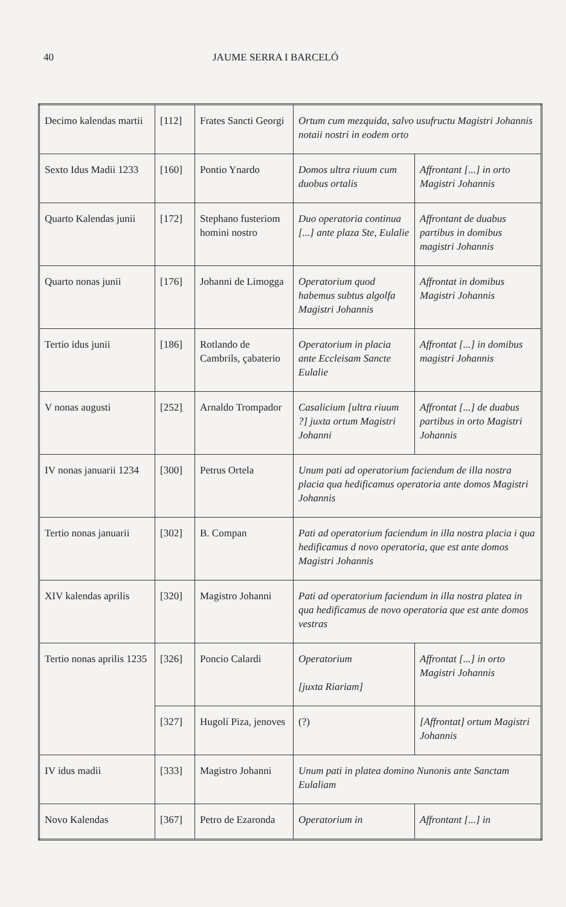40 JAUME SERRA I BARCELÓ
| Decimo kalendas martii | [112] | Frates Sancti Georgi | Ortum cum mezquida, salvo usufructu Magistri Johannis notaii nostri in eodem orto | |
| Sexto Idus Madii 1233 | [160] | Pontio Ynardo | Domos ultra riuum cum duobus ortalis | Affrontant [...] in orto Magistri Johannis |
| Quarto Kalendas junii | [172] | Stephano fusteriom homini nostro | Duo operatoria continua [...] ante plaza Ste, Eulalie | Affrontant de duabus partibus in domibus magistri Johannis |
| Quarto nonas junii | [176] | Johanni de Limogga | Operatorium quod habemus subtus algolfa Magistri Johannis | Affrontat in domibus Magistri Johannis |
| Tertio idus junii | [186] | Rotlando de Cambrils, çabaterio | Operatorium in placia ante Eccleisam Sancte Eulalie | Affrontat [...] in domibus magistri Johannis |
| V nonas augusti | [252] | Arnaldo Trompador | Casalicium [ultra riuum ?] juxta ortum Magistri Johanni | Affrontat [...] de duabus partibus in orto Magistri Johannis |
| IV nonas januarii 1234 | [300] | Petrus Ortela | Unum pati ad operatorium faciendum de illa nostra placia qua hedificamus operatoria ante domos Magistri Johannis | |
| Tertio nonas januarii | [302] | B. Compan | Pati ad operatorium faciendum in illa nostra placia i qua hedificamus d novo operatoria, que est ante domos Magistri Johannis | |
| XIV kalendas aprilis | [320] | Magistro Johanni | Pati ad operatorium faciendum in illa nostra platea in qua hedificamus de novo operatoria que est ante domos vestras | |
| Tertio nonas aprilis 1235 | [326] | Poncio Calardi | Operatorium [juxta Riariam] | Affrontat [...] in orto Magistri Johannis |
| | [327] | Hugolí Piza, jenoves | (?) | [Affrontat] ortum Magistri Johannis |
| IV idus madii | [333] | Magistro Johanni | Unum pati in platea domino Nunonis ante Sanctam Eulaliam | |
| Novo Kalendas | [367] | Petro de Ezaronda | Operatorium in | Affrontant [...] in |